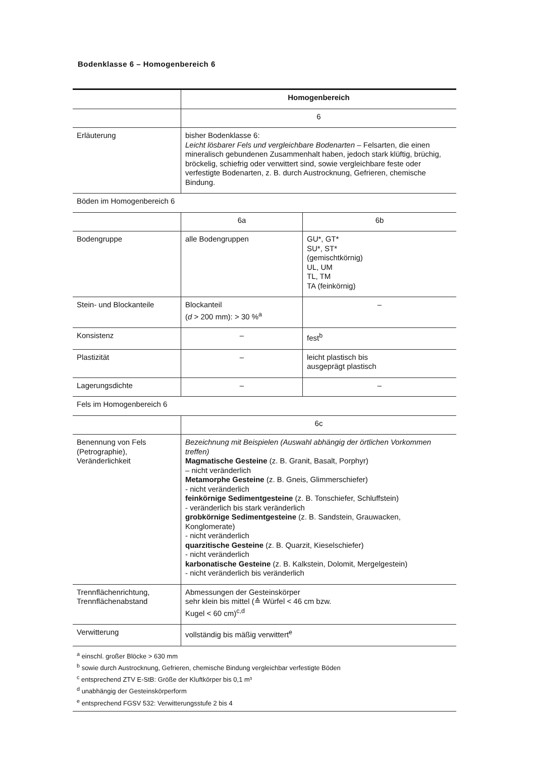Bodenklasse 6 – Homogenbereich 6
| | Homogenbereich | |
| | 6 | |
| Erläuterung | bisher Bodenklasse 6: Leicht lösbarer Fels und vergleichbare Bodenarten – Felsarten, die einen mineralisch gebundenen Zusammenhalt haben, jedoch stark klüftig, brüchig, bröckelig, schiefrig oder verwittert sind, sowie vergleichbare feste oder verfestigte Bodenarten, z. B. durch Austrocknung, Gefrieren, chemische Bindung. | |
| Böden im Homogenbereich 6 | | |
| | 6a | 6b |
| Bodengruppe | alle Bodengruppen | GU*, GT* SU*, ST* (gemischtkörnig) UL, UM TL, TM TA (feinkörnig) |
| Stein- und Blockanteile | Blockanteil ( d > 200 mm): > 30 %<sup>a</sup> | – |
| Konsistenz | – | fest<sup>b</sup> |
| Plastizität | – | leicht plastisch bis ausgeprägt plastisch |
| Lagerungsdichte | – | – |
| Fels im Homogenbereich 6 | | |
| | 6c | |
| Benennung von Fels (Petrographie), Veränderlichkeit | Bezeichnung mit Beispielen (Auswahl abhängig der örtlichen Vorkommen treffen) Magmatische Gesteine (z. B. Granit, Basalt, Porphyr) – nicht veränderlich Metamorphe Gesteine (z. B. Gneis, Glimmerschiefer) - nicht veränderlich feinkörnige Sedimentgesteine (z. B. Tonschiefer, Schluffstein) - veränderlich bis stark veränderlich grobkörnige Sedimentgesteine (z. B. Sandstein, Grauwacken, Konglomerate) - nicht veränderlich quarzitische Gesteine (z. B. Quarzit, Kieselschiefer) - nicht veränderlich karbonatische Gesteine (z. B. Kalkstein, Dolomit, Mergelgestein) - nicht veränderlich bis veränderlich | |
| Trennflächenrichtung, Trennflächenabstand | Abmessungen der Gesteinskörper sehr klein bis mittel (≙ Würfel < 46 cm bzw. Kugel < 60 cm)<sup>c,d</sup> | |
| Verwitterung | vollständig bis mäßig verwittert<sup>e</sup> | |
| <sup>a</sup> einschl. großer Blöcke > 630 mm <sup>b</sup> sowie durch Austrocknung, Gefrieren, chemische Bindung vergleichbar verfestigte Böden <sup>c</sup> entsprechend ZTV E-StB: Größe der Kluftkörper bis 0,1 m³ <sup>d</sup> unabhängig der Gesteinskörperform <sup>e</sup> entsprechend FGSV 532: Verwitterungsstufe 2 bis 4 | | |